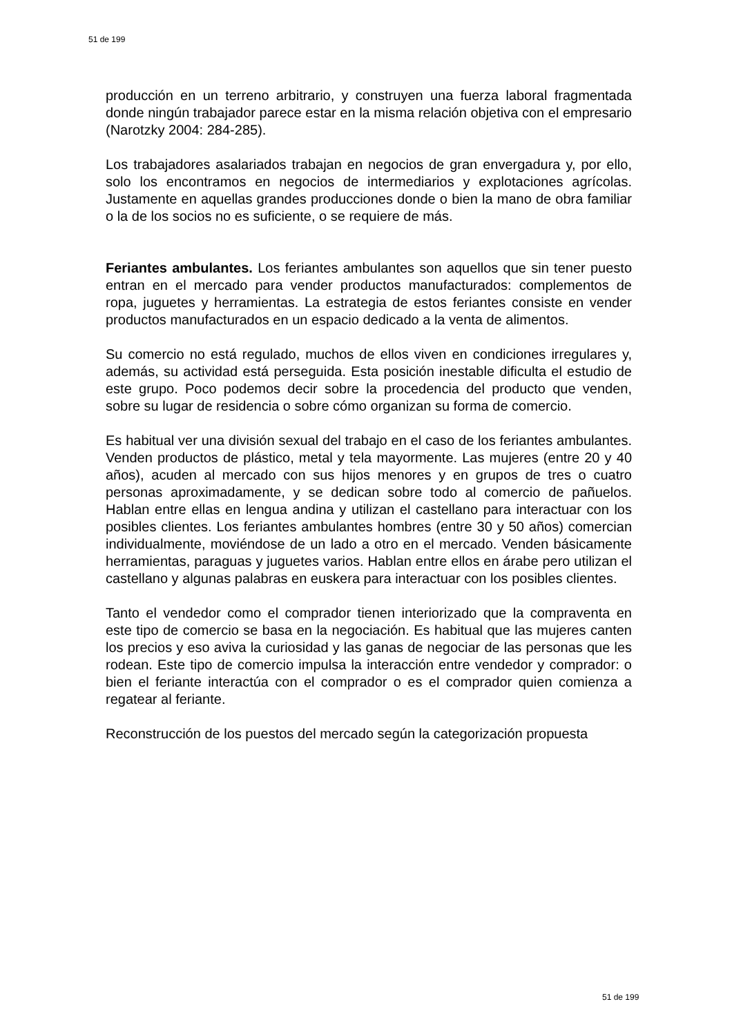51 de 199
producción en un terreno arbitrario, y construyen una fuerza laboral fragmentada donde ningún trabajador parece estar en la misma relación objetiva con el empresario (Narotzky 2004: 284-285).
Los trabajadores asalariados trabajan en negocios de gran envergadura y, por ello, solo los encontramos en negocios de intermediarios y explotaciones agrícolas. Justamente en aquellas grandes producciones donde o bien la mano de obra familiar o la de los socios no es suficiente, o se requiere de más.
Feriantes ambulantes. Los feriantes ambulantes son aquellos que sin tener puesto entran en el mercado para vender productos manufacturados: complementos de ropa, juguetes y herramientas. La estrategia de estos feriantes consiste en vender productos manufacturados en un espacio dedicado a la venta de alimentos.
Su comercio no está regulado, muchos de ellos viven en condiciones irregulares y, además, su actividad está perseguida. Esta posición inestable dificulta el estudio de este grupo. Poco podemos decir sobre la procedencia del producto que venden, sobre su lugar de residencia o sobre cómo organizan su forma de comercio.
Es habitual ver una división sexual del trabajo en el caso de los feriantes ambulantes. Venden productos de plástico, metal y tela mayormente. Las mujeres (entre 20 y 40 años), acuden al mercado con sus hijos menores y en grupos de tres o cuatro personas aproximadamente, y se dedican sobre todo al comercio de pañuelos. Hablan entre ellas en lengua andina y utilizan el castellano para interactuar con los posibles clientes. Los feriantes ambulantes hombres (entre 30 y 50 años) comercian individualmente, moviéndose de un lado a otro en el mercado. Venden básicamente herramientas, paraguas y juguetes varios. Hablan entre ellos en árabe pero utilizan el castellano y algunas palabras en euskera para interactuar con los posibles clientes.
Tanto el vendedor como el comprador tienen interiorizado que la compraventa en este tipo de comercio se basa en la negociación. Es habitual que las mujeres canten los precios y eso aviva la curiosidad y las ganas de negociar de las personas que les rodean. Este tipo de comercio impulsa la interacción entre vendedor y comprador: o bien el feriante interactúa con el comprador o es el comprador quien comienza a regatear al feriante.
Reconstrucción de los puestos del mercado según la categorización propuesta
51 de 199